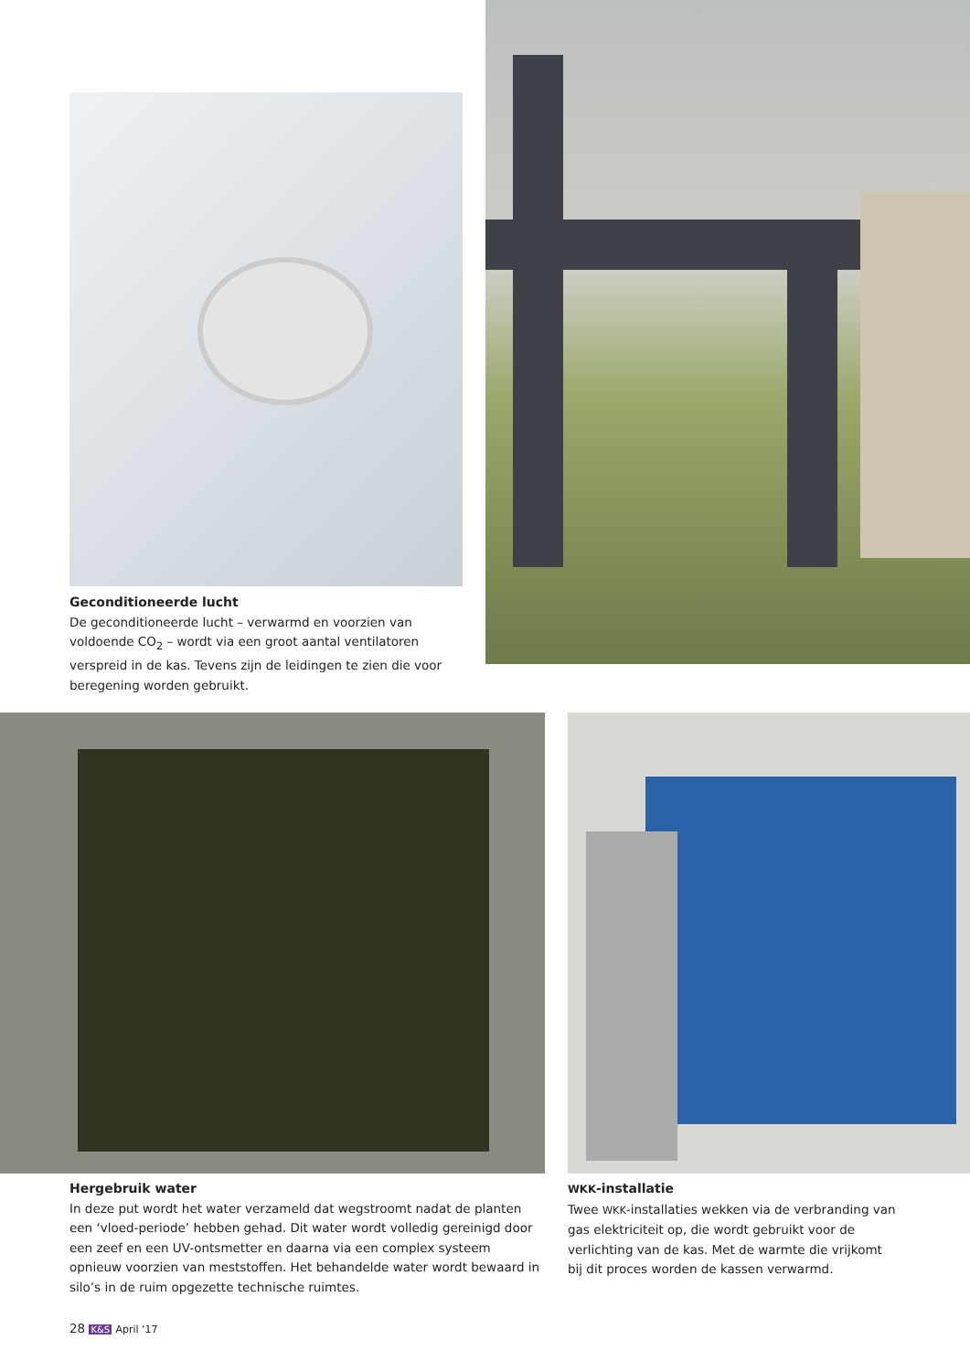Geconditioneerde lucht
De geconditioneerde lucht – verwarmd en voorzien van voldoende CO<sub>2</sub> – wordt via een groot aantal ventilatoren verspreid in de kas. Tevens zijn de leidingen te zien die voor beregening worden gebruikt.
Hergebruik water
In deze put wordt het water verzameld dat wegstroomt nadat de planten een ‘vloed-periode’ hebben gehad. Dit water wordt volledig gereinigd door een zeef en een UV-ontsmetter en daarna via een complex systeem opnieuw voorzien van meststoffen. Het behandelde water wordt bewaard in silo’s in de ruim opgezette technische ruimtes.
WKK-installatie
Twee WKK-installaties wekken via de verbranding van gas elektriciteit op, die wordt gebruikt voor de verlichting van de kas. Met de warmte die vrijkomt bij dit proces worden de kassen verwarmd.
28 K&S April ’17